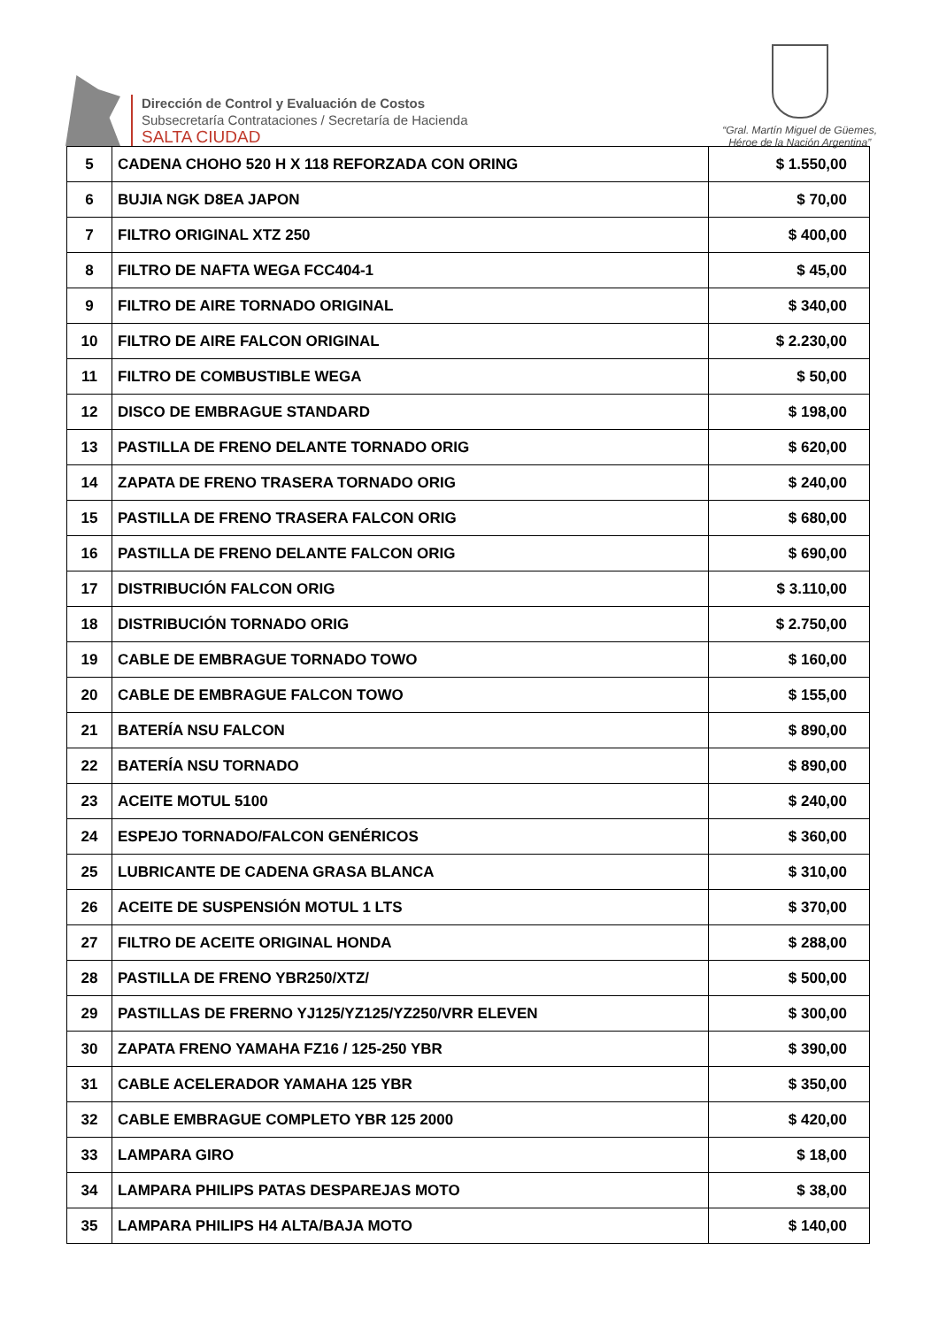Dirección de Control y Evaluación de Costos
Subsecretaría Contrataciones / Secretaría de Hacienda
SALTA CIUDAD
“Gral. Martín Miguel de Güemes,
Héroe de la Nación Argentina”
| 5 | CADENA CHOHO 520 H X 118 REFORZADA CON ORING | $ 1.550,00 |
| 6 | BUJIA NGK D8EA JAPON | $ 70,00 |
| 7 | FILTRO ORIGINAL XTZ 250 | $ 400,00 |
| 8 | FILTRO DE NAFTA WEGA FCC404-1 | $ 45,00 |
| 9 | FILTRO DE AIRE TORNADO ORIGINAL | $ 340,00 |
| 10 | FILTRO DE AIRE FALCON ORIGINAL | $ 2.230,00 |
| 11 | FILTRO DE COMBUSTIBLE WEGA | $ 50,00 |
| 12 | DISCO DE EMBRAGUE STANDARD | $ 198,00 |
| 13 | PASTILLA DE FRENO DELANTE TORNADO ORIG | $ 620,00 |
| 14 | ZAPATA DE FRENO TRASERA TORNADO ORIG | $ 240,00 |
| 15 | PASTILLA DE FRENO TRASERA FALCON ORIG | $ 680,00 |
| 16 | PASTILLA DE FRENO DELANTE FALCON ORIG | $ 690,00 |
| 17 | DISTRIBUCIÓN FALCON ORIG | $ 3.110,00 |
| 18 | DISTRIBUCIÓN TORNADO ORIG | $ 2.750,00 |
| 19 | CABLE DE EMBRAGUE TORNADO TOWO | $ 160,00 |
| 20 | CABLE DE EMBRAGUE FALCON TOWO | $ 155,00 |
| 21 | BATERÍA NSU FALCON | $ 890,00 |
| 22 | BATERÍA NSU TORNADO | $ 890,00 |
| 23 | ACEITE MOTUL 5100 | $ 240,00 |
| 24 | ESPEJO TORNADO/FALCON GENÉRICOS | $ 360,00 |
| 25 | LUBRICANTE DE CADENA GRASA BLANCA | $ 310,00 |
| 26 | ACEITE DE SUSPENSIÓN MOTUL 1 LTS | $ 370,00 |
| 27 | FILTRO DE ACEITE ORIGINAL HONDA | $ 288,00 |
| 28 | PASTILLA DE FRENO YBR250/XTZ/ | $ 500,00 |
| 29 | PASTILLAS DE FRERNO YJ125/YZ125/YZ250/VRR ELEVEN | $ 300,00 |
| 30 | ZAPATA FRENO YAMAHA FZ16 / 125-250 YBR | $ 390,00 |
| 31 | CABLE ACELERADOR YAMAHA 125 YBR | $ 350,00 |
| 32 | CABLE EMBRAGUE COMPLETO YBR 125 2000 | $ 420,00 |
| 33 | LAMPARA GIRO | $ 18,00 |
| 34 | LAMPARA PHILIPS PATAS DESPAREJAS MOTO | $ 38,00 |
| 35 | LAMPARA PHILIPS H4 ALTA/BAJA MOTO | $ 140,00 |